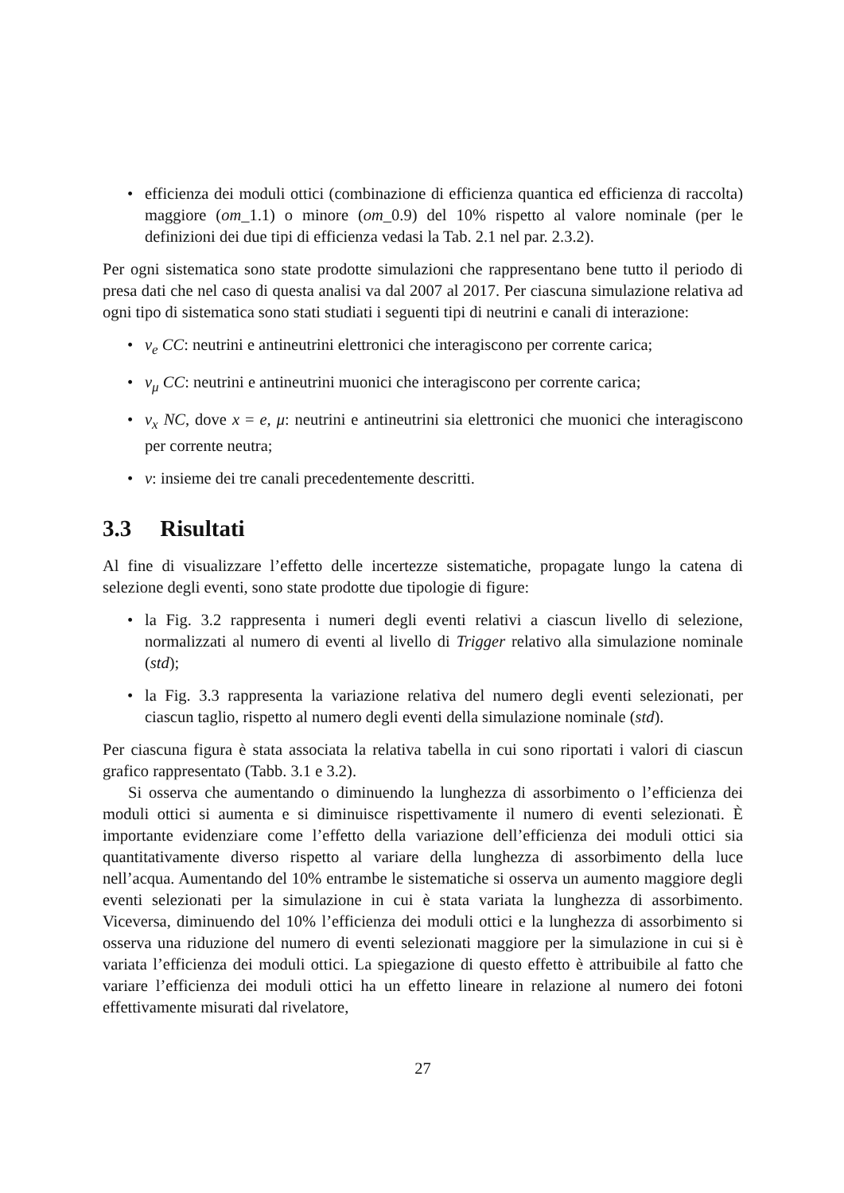• efficienza dei moduli ottici (combinazione di efficienza quantica ed efficienza di raccolta) maggiore (om_1.1) o minore (om_0.9) del 10% rispetto al valore nominale (per le definizioni dei due tipi di efficienza vedasi la Tab. 2.1 nel par. 2.3.2).
Per ogni sistematica sono state prodotte simulazioni che rappresentano bene tutto il periodo di presa dati che nel caso di questa analisi va dal 2007 al 2017. Per ciascuna simulazione relativa ad ogni tipo di sistematica sono stati studiati i seguenti tipi di neutrini e canali di interazione:
• ν<sub>e</sub> CC: neutrini e antineutrini elettronici che interagiscono per corrente carica;
• ν<sub>μ</sub> CC: neutrini e antineutrini muonici che interagiscono per corrente carica;
• ν<sub>x</sub> NC, dove x = e, μ: neutrini e antineutrini sia elettronici che muonici che interagiscono per corrente neutra;
• ν: insieme dei tre canali precedentemente descritti.
3.3 Risultati
Al fine di visualizzare l’effetto delle incertezze sistematiche, propagate lungo la catena di selezione degli eventi, sono state prodotte due tipologie di figure:
• la Fig. 3.2 rappresenta i numeri degli eventi relativi a ciascun livello di selezione, normalizzati al numero di eventi al livello di Trigger relativo alla simulazione nominale (std);
• la Fig. 3.3 rappresenta la variazione relativa del numero degli eventi selezionati, per ciascun taglio, rispetto al numero degli eventi della simulazione nominale (std).
Per ciascuna figura è stata associata la relativa tabella in cui sono riportati i valori di ciascun grafico rappresentato (Tabb. 3.1 e 3.2).
Si osserva che aumentando o diminuendo la lunghezza di assorbimento o l’efficienza dei moduli ottici si aumenta e si diminuisce rispettivamente il numero di eventi selezionati. È importante evidenziare come l’effetto della variazione dell’efficienza dei moduli ottici sia quantitativamente diverso rispetto al variare della lunghezza di assorbimento della luce nell’acqua. Aumentando del 10% entrambe le sistematiche si osserva un aumento maggiore degli eventi selezionati per la simulazione in cui è stata variata la lunghezza di assorbimento. Viceversa, diminuendo del 10% l’efficienza dei moduli ottici e la lunghezza di assorbimento si osserva una riduzione del numero di eventi selezionati maggiore per la simulazione in cui si è variata l’efficienza dei moduli ottici. La spiegazione di questo effetto è attribuibile al fatto che variare l’efficienza dei moduli ottici ha un effetto lineare in relazione al numero dei fotoni effettivamente misurati dal rivelatore,
27